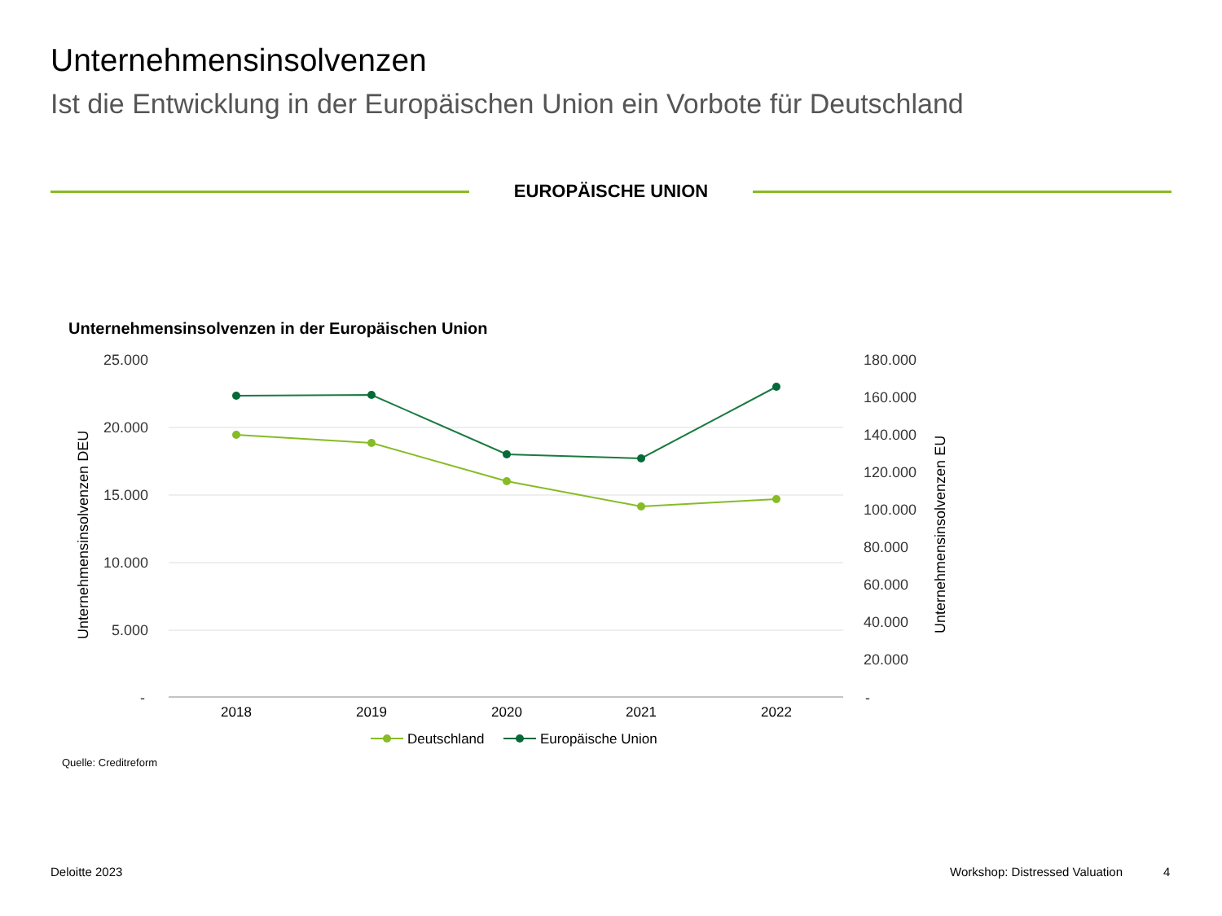Unternehmensinsolvenzen
Ist die Entwicklung in der Europäischen Union ein Vorbote für Deutschland
EUROPÄISCHE UNION
Unternehmensinsolvenzen in der Europäischen Union
25.000
20.000
15.000
10.000
5.000
-
180.000
160.000
140.000
120.000
100.000
80.000
60.000
40.000
20.000
-
Unternehmensinsolvenzen DEU
Unternehmensinsolvenzen EU
2018
2019
2020
2021
2022
Deutschland
Europäische Union
Quelle: Creditreform
Deloitte 2023 Workshop: Distressed Valuation 4